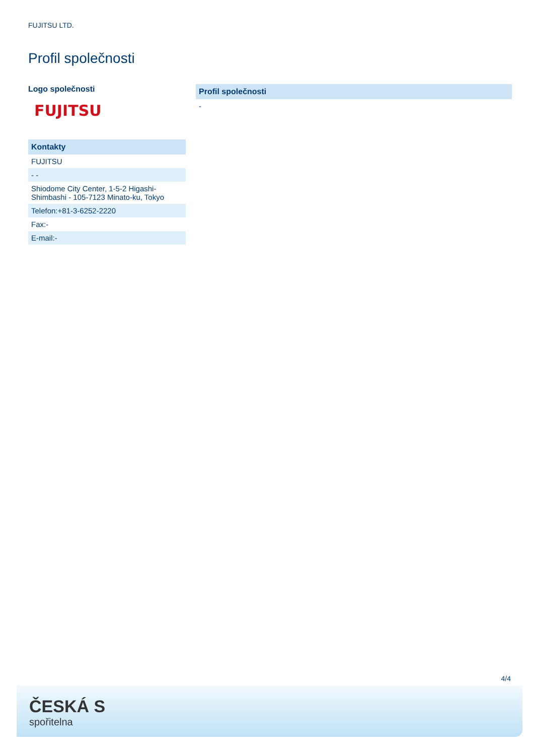FUJITSU LTD.
Profil společnosti
Logo společnosti
FUJITSU
Kontakty
FUJITSU
- -
Shiodome City Center, 1-5-2 Higashi-Shimbashi - 105-7123 Minato-ku, Tokyo
Telefon:+81-3-6252-2220
Fax:-
E-mail:-
Profil společnosti
-
4/4
ČESKÁ S
spořitelna